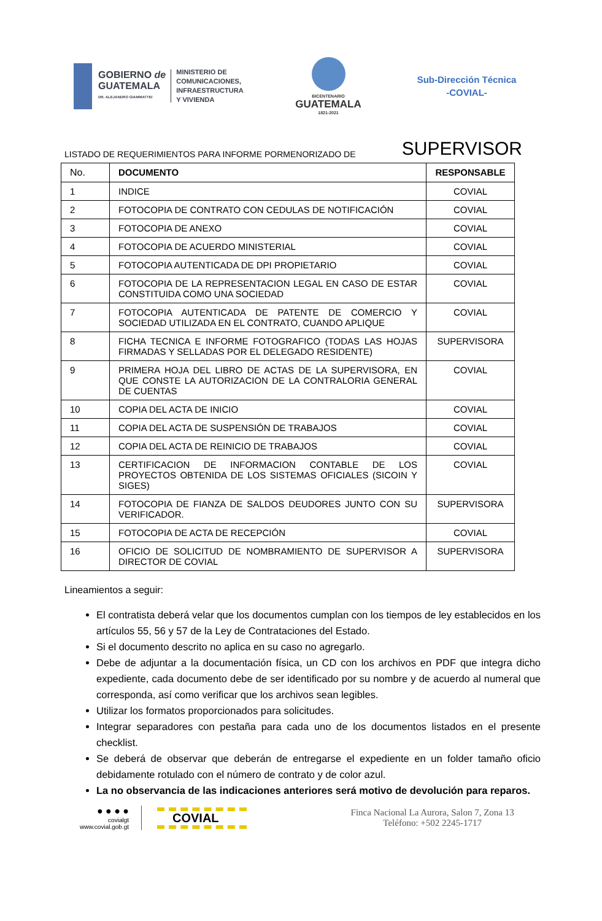GOBIERNO de
GUATEMALA
DR. ALEJANDRO GIAMMATTEI
MINISTERIO DE
COMUNICACIONES,
INFRAESTRUCTURA
Y VIVIENDA
BICENTENARIO
GUATEMALA
1821-2021
Sub-Dirección Técnica
-COVIAL-
LISTADO DE REQUERIMIENTOS PARA INFORME PORMENORIZADO DE SUPERVISOR
| No. | DOCUMENTO | RESPONSABLE |
| 1 | INDICE | COVIAL |
| 2 | FOTOCOPIA DE CONTRATO CON CEDULAS DE NOTIFICACIÓN | COVIAL |
| 3 | FOTOCOPIA DE ANEXO | COVIAL |
| 4 | FOTOCOPIA DE ACUERDO MINISTERIAL | COVIAL |
| 5 | FOTOCOPIA AUTENTICADA DE DPI PROPIETARIO | COVIAL |
| 6 | FOTOCOPIA DE LA REPRESENTACION LEGAL EN CASO DE ESTAR CONSTITUIDA COMO UNA SOCIEDAD | COVIAL |
| 7 | FOTOCOPIA AUTENTICADA DE PATENTE DE COMERCIO Y SOCIEDAD UTILIZADA EN EL CONTRATO, CUANDO APLIQUE | COVIAL |
| 8 | FICHA TECNICA E INFORME FOTOGRAFICO (TODAS LAS HOJAS FIRMADAS Y SELLADAS POR EL DELEGADO RESIDENTE) | SUPERVISORA |
| 9 | PRIMERA HOJA DEL LIBRO DE ACTAS DE LA SUPERVISORA, EN QUE CONSTE LA AUTORIZACION DE LA CONTRALORIA GENERAL DE CUENTAS | COVIAL |
| 10 | COPIA DEL ACTA DE INICIO | COVIAL |
| 11 | COPIA DEL ACTA DE SUSPENSIÓN DE TRABAJOS | COVIAL |
| 12 | COPIA DEL ACTA DE REINICIO DE TRABAJOS | COVIAL |
| 13 | CERTIFICACION DE INFORMACION CONTABLE DE LOS PROYECTOS OBTENIDA DE LOS SISTEMAS OFICIALES (SICOIN Y SIGES) | COVIAL |
| 14 | FOTOCOPIA DE FIANZA DE SALDOS DEUDORES JUNTO CON SU VERIFICADOR. | SUPERVISORA |
| 15 | FOTOCOPIA DE ACTA DE RECEPCIÓN | COVIAL |
| 16 | OFICIO DE SOLICITUD DE NOMBRAMIENTO DE SUPERVISOR A DIRECTOR DE COVIAL | SUPERVISORA |
Lineamientos a seguir:
El contratista deberá velar que los documentos cumplan con los tiempos de ley establecidos en los artículos 55, 56 y 57 de la Ley de Contrataciones del Estado.
Si el documento descrito no aplica en su caso no agregarlo.
Debe de adjuntar a la documentación física, un CD con los archivos en PDF que integra dicho expediente, cada documento debe de ser identificado por su nombre y de acuerdo al numeral que corresponda, así como verificar que los archivos sean legibles.
Utilizar los formatos proporcionados para solicitudes.
Integrar separadores con pestaña para cada uno de los documentos listados en el presente checklist.
Se deberá de observar que deberán de entregarse el expediente en un folder tamaño oficio debidamente rotulado con el número de contrato y de color azul.
La no observancia de las indicaciones anteriores será motivo de devolución para reparos.
● ● ● ●
covialgt
www.covial.gob.gt
COVIAL
Finca Nacional La Aurora, Salon 7, Zona 13
Teléfono: +502 2245-1717